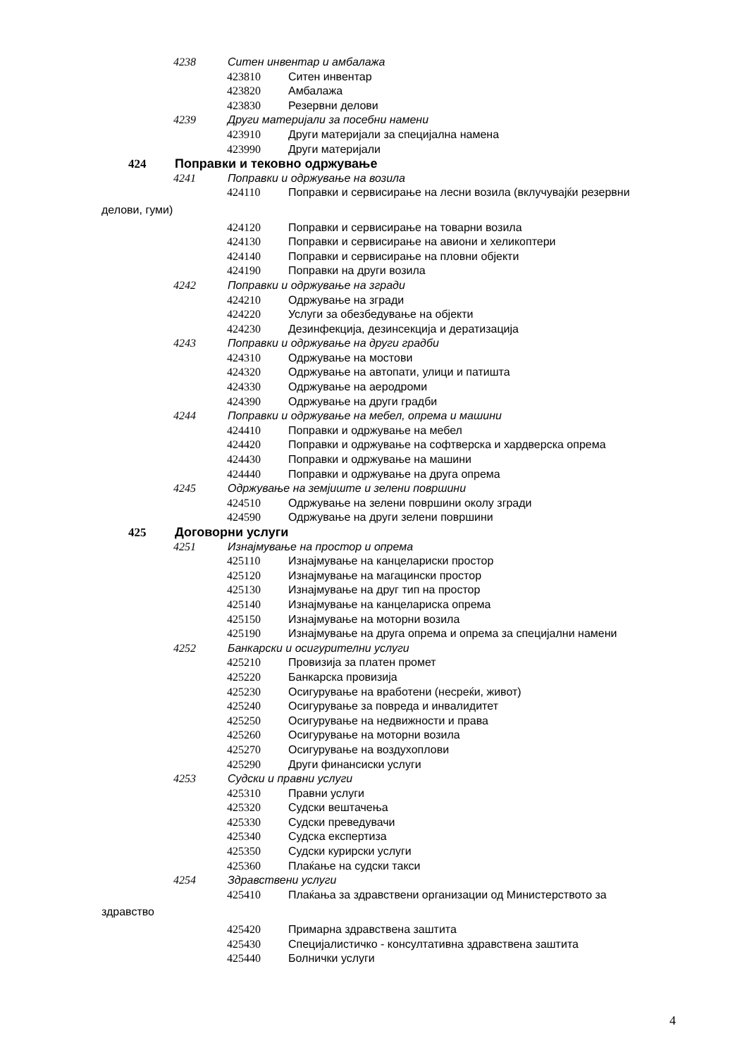4238 Ситен инвентар и амбалажа
423810 Ситен инвентар
423820 Амбалажа
423830 Резервни делови
4239 Други материјали за посебни намени
423910 Други материјали за специјална намена
423990 Други материјали
424 Поправки и тековно одржување
4241 Поправки и одржување на возила
424110 Поправки и сервисирање на лесни возила (вклучувајќи резервни
делови, гуми)
424120 Поправки и сервисирање на товарни возила
424130 Поправки и сервисирање на авиони и хеликоптери
424140 Поправки и сервисирање на пловни објекти
424190 Поправки на други возила
4242 Поправки и одржување на згради
424210 Одржување на згради
424220 Услуги за обезбедување на објекти
424230 Дезинфекција, дезинсекција и дератизација
4243 Поправки и одржување на други градби
424310 Одржување на мостови
424320 Одржување на автопати, улици и патишта
424330 Одржување на аеродроми
424390 Одржување на други градби
4244 Поправки и одржување на мебел, опрема и машини
424410 Поправки и одржување на мебел
424420 Поправки и одржување на софтверска и хардверска опрема
424430 Поправки и одржување на машини
424440 Поправки и одржување на друга опрема
4245 Одржување на земјиште и зелени површини
424510 Одржување на зелени површини околу згради
424590 Одржување на други зелени површини
425 Договорни услуги
4251 Изнајмување на простор и опрема
425110 Изнајмување на канцелариски простор
425120 Изнајмување на магацински простор
425130 Изнајмување на друг тип на простор
425140 Изнајмување на канцелариска опрема
425150 Изнајмување на моторни возила
425190 Изнајмување на друга опрема и опрема за специјални намени
4252 Банкарски и осигурителни услуги
425210 Провизија за платен промет
425220 Банкарска провизија
425230 Осигурување на вработени (несреќи, живот)
425240 Осигурување за повреда и инвалидитет
425250 Осигурување на недвижности и права
425260 Осигурување на моторни возила
425270 Осигурување на воздухоплови
425290 Други финансиски услуги
4253 Судски и правни услуги
425310 Правни услуги
425320 Судски вештачења
425330 Судски преведувачи
425340 Судска експертиза
425350 Судски курирски услуги
425360 Плаќање на судски такси
4254 Здравствени услуги
425410 Плаќања за здравствени организации од Министерството за
здравство
425420 Примарна здравствена заштита
425430 Специјалистичко - консултативна здравствена заштита
425440 Болнички услуги
4